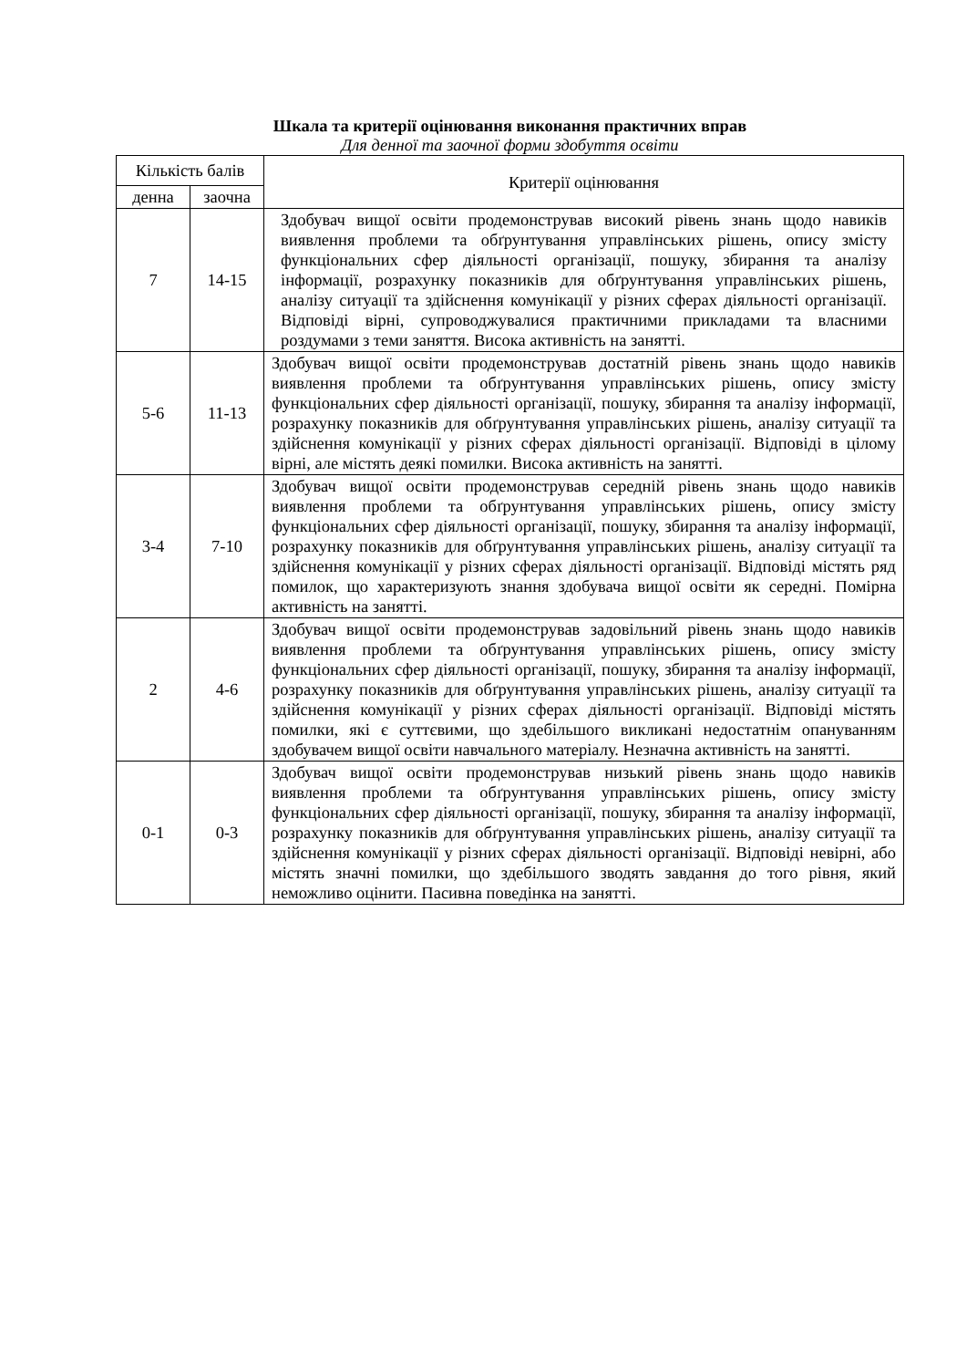Шкала та критерії оцінювання виконання практичних вправ
Для денної та заочної форми здобуття освіти
| Кількість балів | | Критерії оцінювання |
| --- | --- | --- |
| денна | заочна | |
| 7 | 14-15 | Здобувач вищої освіти продемонстрував високий рівень знань щодо навиків виявлення проблеми та обґрунтування управлінських рішень, опису змісту функціональних сфер діяльності організації, пошуку, збирання та аналізу інформації, розрахунку показників для обґрунтування управлінських рішень, аналізу ситуації та здійснення комунікації у різних сферах діяльності організації. Відповіді вірні, супроводжувалися практичними прикладами та власними роздумами з теми заняття. Висока активність на занятті. |
| 5-6 | 11-13 | Здобувач вищої освіти продемонстрував достатній рівень знань щодо навиків виявлення проблеми та обґрунтування управлінських рішень, опису змісту функціональних сфер діяльності організації, пошуку, збирання та аналізу інформації, розрахунку показників для обґрунтування управлінських рішень, аналізу ситуації та здійснення комунікації у різних сферах діяльності організації. Відповіді в цілому вірні, але містять деякі помилки. Висока активність на занятті. |
| 3-4 | 7-10 | Здобувач вищої освіти продемонстрував середній рівень знань щодо навиків виявлення проблеми та обґрунтування управлінських рішень, опису змісту функціональних сфер діяльності організації, пошуку, збирання та аналізу інформації, розрахунку показників для обґрунтування управлінських рішень, аналізу ситуації та здійснення комунікації у різних сферах діяльності організації. Відповіді містять ряд помилок, що характеризують знання здобувача вищої освіти як середні. Помірна активність на занятті. |
| 2 | 4-6 | Здобувач вищої освіти продемонстрував задовільний рівень знань щодо навиків виявлення проблеми та обґрунтування управлінських рішень, опису змісту функціональних сфер діяльності організації, пошуку, збирання та аналізу інформації, розрахунку показників для обґрунтування управлінських рішень, аналізу ситуації та здійснення комунікації у різних сферах діяльності організації. Відповіді містять помилки, які є суттєвими, що здебільшого викликані недостатнім опануванням здобувачем вищої освіти навчального матеріалу. Незначна активність на занятті. |
| 0-1 | 0-3 | Здобувач вищої освіти продемонстрував низький рівень знань щодо навиків виявлення проблеми та обґрунтування управлінських рішень, опису змісту функціональних сфер діяльності організації, пошуку, збирання та аналізу інформації, розрахунку показників для обґрунтування управлінських рішень, аналізу ситуації та здійснення комунікації у різних сферах діяльності організації. Відповіді невірні, або містять значні помилки, що здебільшого зводять завдання до того рівня, який неможливо оцінити. Пасивна поведінка на занятті. |